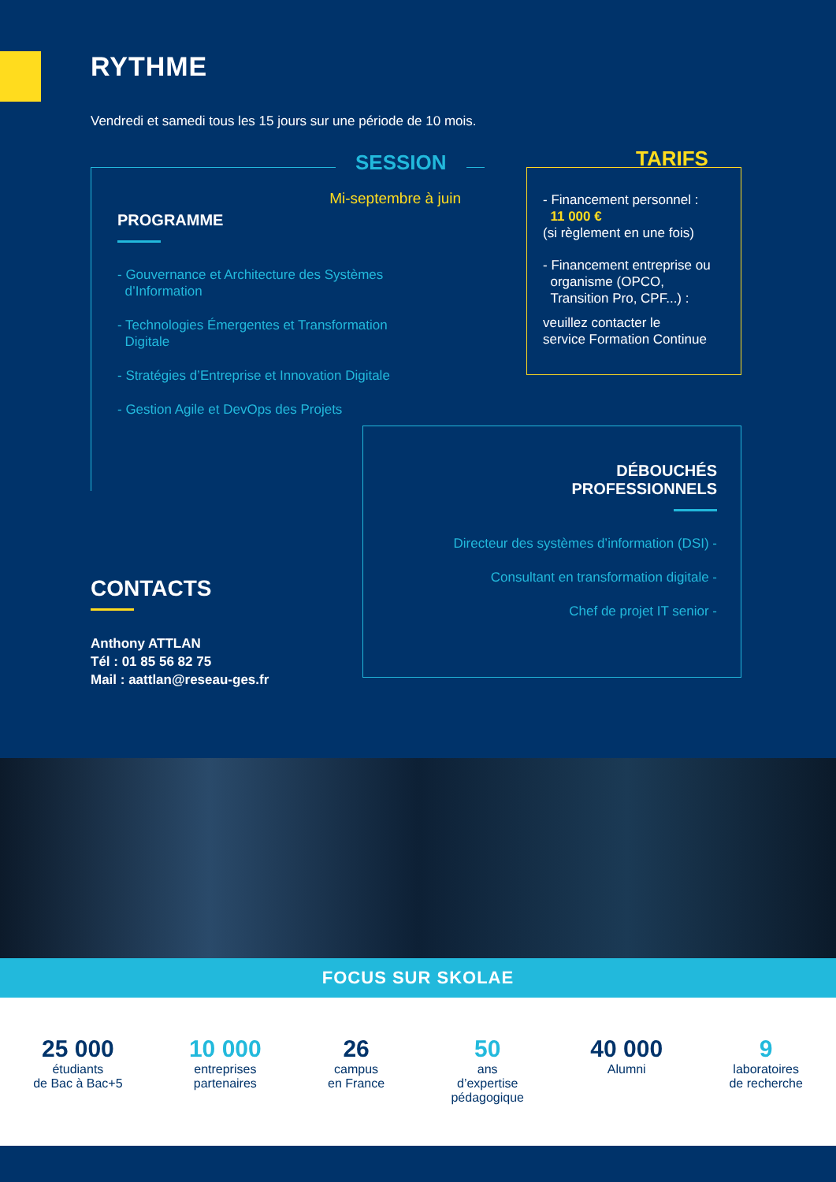RYTHME
Vendredi et samedi tous les 15 jours sur une période de 10 mois.
SESSION
Mi-septembre à juin
PROGRAMME
- Gouvernance et Architecture des Systèmes
d’Information
- Technologies Émergentes et Transformation
Digitale
- Stratégies d’Entreprise et Innovation Digitale
- Gestion Agile et DevOps des Projets
TARIFS
- Financement personnel :
11 000 €
(si règlement en une fois)
- Financement entreprise ou
organisme (OPCO,
Transition Pro, CPF...) :
veuillez contacter le
service Formation Continue
DÉBOUCHÉS
PROFESSIONNELS
Directeur des systèmes d’information (DSI) -
Consultant en transformation digitale -
Chef de projet IT senior -
CONTACTS
Anthony ATTLAN
Tél : 01 85 56 82 75
Mail : aattlan@reseau-ges.fr
FOCUS SUR SKOLAE
25 000
étudiants
de Bac à Bac+5
10 000
entreprises
partenaires
26
campus
en France
50
ans
d’expertise
pédagogique
40 000
Alumni
9
laboratoires
de recherche